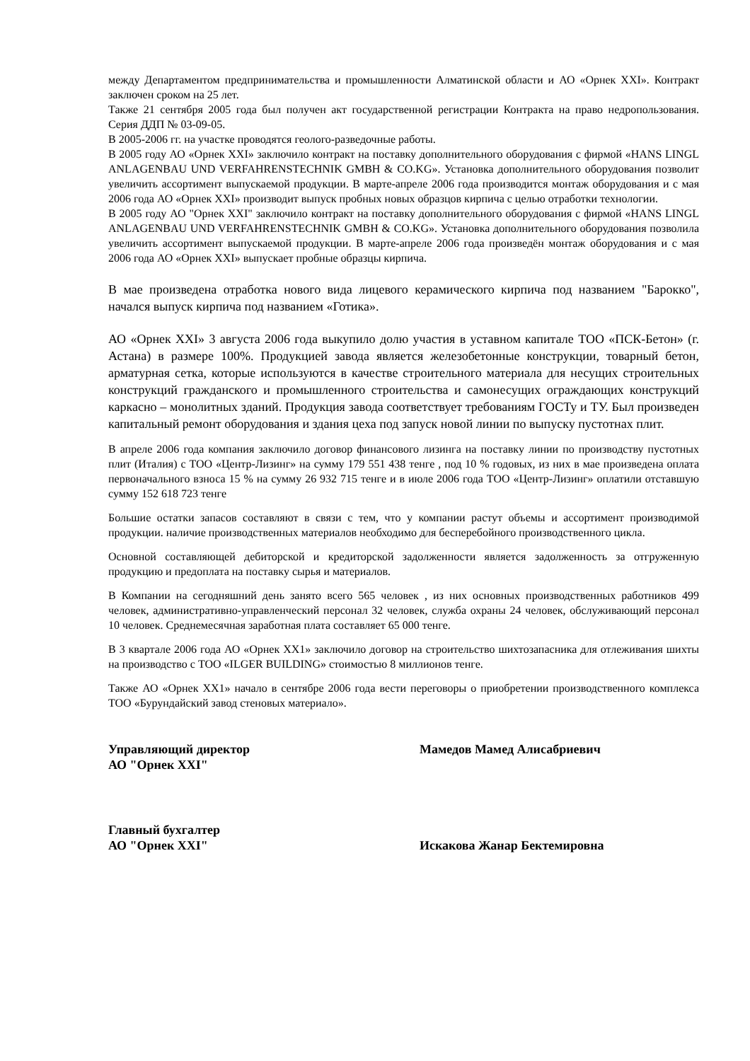между Департаментом предпринимательства и промышленности Алматинской области и АО «Орнек XXI». Контракт заключен сроком на 25 лет.
Также 21 сентября 2005 года был получен акт государственной регистрации Контракта на право недропользования. Серия ДДП № 03-09-05.
В 2005-2006 гг. на участке проводятся геолого-разведочные работы.
В 2005 году АО «Орнек XXI» заключило контракт на поставку дополнительного оборудования с фирмой «HANS LINGL ANLAGENBAU UND VERFAHRENSTECHNIK GMBH & CO.KG». Установка дополнительного оборудования позволит увеличить ассортимент выпускаемой продукции. В марте-апреле 2006 года производится монтаж оборудования и с мая 2006 года АО «Орнек XXI» производит выпуск пробных новых образцов кирпича с целью отработки технологии.
В 2005 году АО "Орнек XXI" заключило контракт на поставку дополнительного оборудования с фирмой «HANS LINGL ANLAGENBAU UND VERFAHRENSTECHNIK GMBH & CO.KG». Установка дополнительного оборудования позволила увеличить ассортимент выпускаемой продукции. В марте-апреле 2006 года произведён монтаж оборудования и с мая 2006 года АО «Орнек XXI» выпускает пробные образцы кирпича.
В мае произведена отработка нового вида лицевого керамического кирпича под названием "Барокко", начался выпуск кирпича под названием «Готика».
АО «Орнек XXI» 3 августа 2006 года выкупило долю участия в уставном капитале ТОО «ПСК-Бетон» (г. Астана) в размере 100%. Продукцией завода является железобетонные конструкции, товарный бетон, арматурная сетка, которые используются в качестве строительного материала для несущих строительных конструкций гражданского и промышленного строительства и самонесущих ограждающих конструкций каркасно – монолитных зданий. Продукция завода соответствует требованиям ГОСТу и ТУ. Был произведен капитальный ремонт оборудования и здания цеха под запуск новой линии по выпуску пустотнах плит.
В апреле 2006 года компания заключило договор финансового лизинга на поставку линии по производству пустотных плит (Италия) с ТОО «Центр-Лизинг» на сумму 179 551 438 тенге , под 10 % годовых, из них в мае произведена оплата первоначального взноса 15 % на сумму 26 932 715 тенге и в июле 2006 года ТОО «Центр-Лизинг» оплатили отставшую сумму 152 618 723 тенге
Большие остатки запасов составляют в связи с тем, что у компании растут объемы и ассортимент производимой продукции. наличие производственных материалов необходимо для бесперебойного производственного цикла.
Основной составляющей дебиторской и кредиторской задолженности является задолженность за отгруженную продукцию и предоплата на поставку сырья и материалов.
В Компании на сегодняшний день занято всего 565 человек , из них основных производственных работников 499 человек, административно-управленческий персонал 32 человек, служба охраны 24 человек, обслуживающий персонал 10 человек. Среднемесячная заработная плата составляет 65 000 тенге.
В 3 квартале 2006 года АО «Орнек XX1» заключило договор на строительство шихтозапасника для отлеживания шихты на производство с ТОО «ILGER BUILDING» стоимостью 8 миллионов тенге.
Также АО «Орнек XX1» начало в сентябре 2006 года вести переговоры о приобретении производственного комплекса ТОО «Бурундайский завод стеновых материало».
Управляющий директор
АО "Орнек XXI"
Мамедов Мамед Алисабриевич
Главный бухгалтер
АО "Орнек XXI"
Искакова Жанар Бектемировна